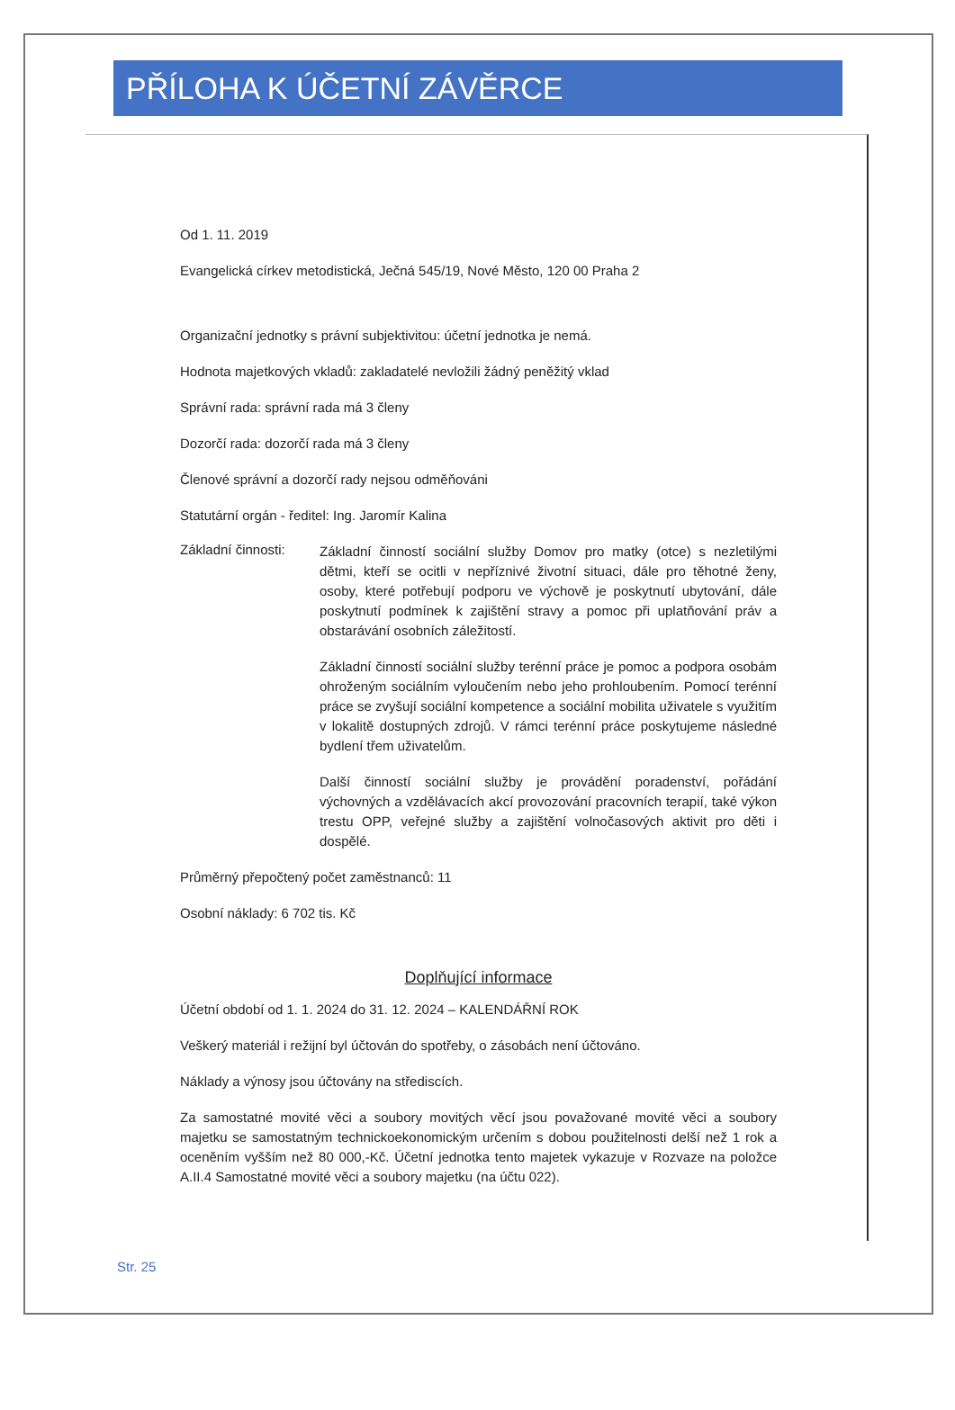PŘÍLOHA K ÚČETNÍ ZÁVĚRCE
Od 1. 11. 2019
Evangelická církev metodistická, Ječná 545/19, Nové Město, 120 00 Praha 2
Organizační jednotky s právní subjektivitou: účetní jednotka je nemá.
Hodnota majetkových vkladů: zakladatelé nevložili žádný peněžitý vklad
Správní rada: správní rada má 3 členy
Dozorčí rada: dozorčí rada má 3 členy
Členové správní a dozorčí rady nejsou odměňováni
Statutární orgán - ředitel: Ing. Jaromír Kalina
Základní činnosti:
Základní činností sociální služby Domov pro matky (otce) s nezletilými dětmi, kteří se ocitli v nepříznivé životní situaci, dále pro těhotné ženy, osoby, které potřebují podporu ve výchově je poskytnutí ubytování, dále poskytnutí podmínek k zajištění stravy a pomoc při uplatňování práv a obstarávání osobních záležitostí.
Základní činností sociální služby terénní práce je pomoc a podpora osobám ohroženým sociálním vyloučením nebo jeho prohloubením. Pomocí terénní práce se zvyšují sociální kompetence a sociální mobilita uživatele s využitím v lokalitě dostupných zdrojů. V rámci terénní práce poskytujeme následné bydlení třem uživatelům.
Další činností sociální služby je provádění poradenství, pořádání výchovných a vzdělávacích akcí provozování pracovních terapií, také výkon trestu OPP, veřejné služby a zajištění volnočasových aktivit pro děti i dospělé.
Průměrný přepočtený počet zaměstnanců: 11
Osobní náklady: 6 702 tis. Kč
Doplňující informace
Účetní období od 1. 1. 2024 do 31. 12. 2024 – KALENDÁŘNÍ ROK
Veškerý materiál i režijní byl účtován do spotřeby, o zásobách není účtováno.
Náklady a výnosy jsou účtovány na střediscích.
Za samostatné movité věci a soubory movitých věcí jsou považované movité věci a soubory majetku se samostatným technickoekonomickým určením s dobou použitelnosti delší než 1 rok a oceněním vyšším než 80 000,-Kč. Účetní jednotka tento majetek vykazuje v Rozvaze na položce A.II.4 Samostatné movité věci a soubory majetku (na účtu 022).
Str. 25